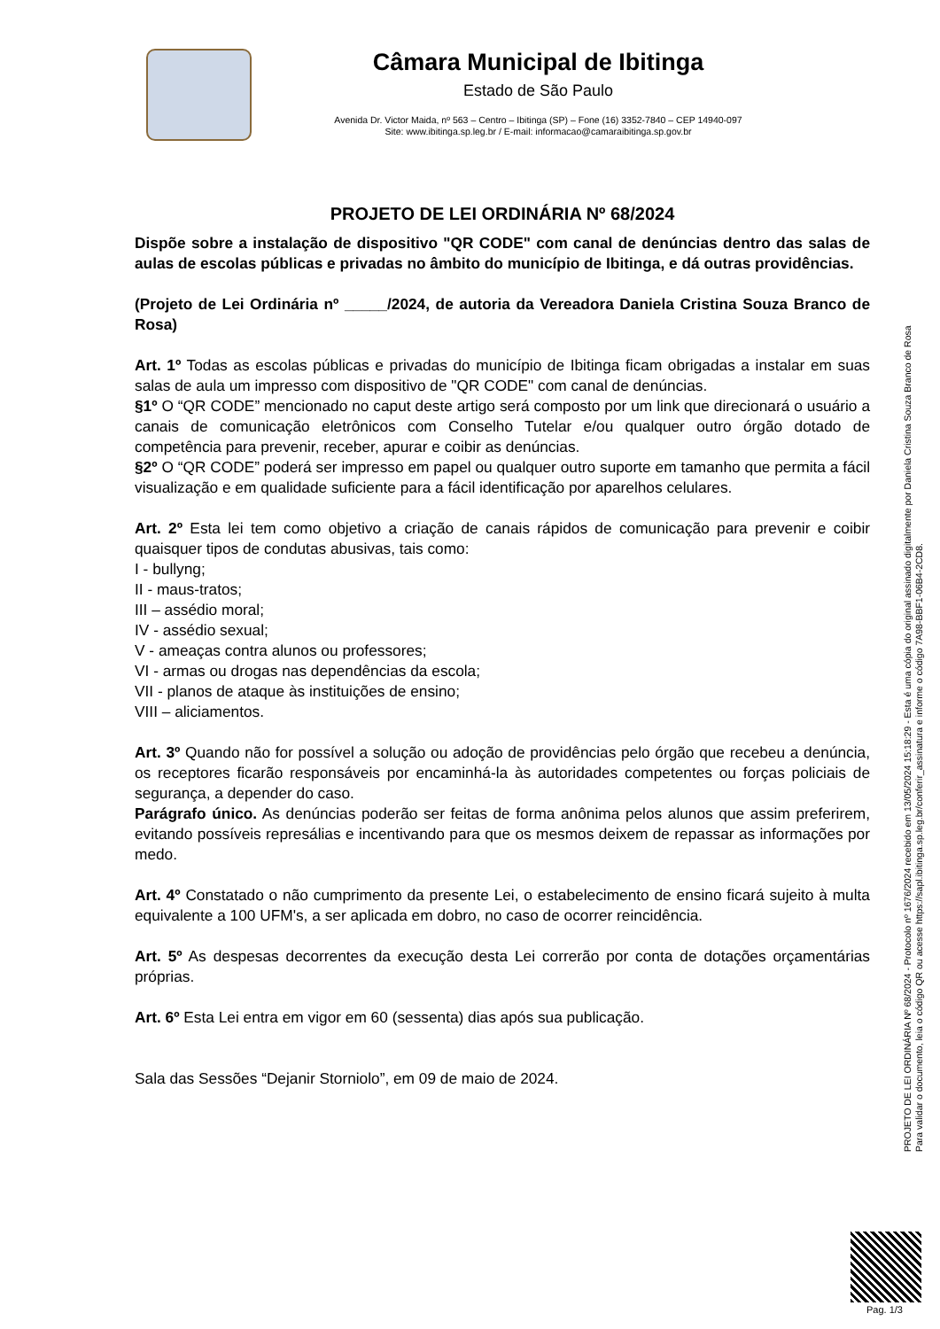Câmara Municipal de Ibitinga
Estado de São Paulo
Avenida Dr. Victor Maida, nº 563 – Centro – Ibitinga (SP) – Fone (16) 3352-7840 – CEP 14940-097
Site: www.ibitinga.sp.leg.br / E-mail: informacao@camaraibitinga.sp.gov.br
PROJETO DE LEI ORDINÁRIA Nº 68/2024
Dispõe sobre a instalação de dispositivo "QR CODE" com canal de denúncias dentro das salas de aulas de escolas públicas e privadas no âmbito do município de Ibitinga, e dá outras providências.
(Projeto de Lei Ordinária nº _____/2024, de autoria da Vereadora Daniela Cristina Souza Branco de Rosa)
Art. 1º Todas as escolas públicas e privadas do município de Ibitinga ficam obrigadas a instalar em suas salas de aula um impresso com dispositivo de "QR CODE" com canal de denúncias.
§1º O “QR CODE” mencionado no caput deste artigo será composto por um link que direcionará o usuário a canais de comunicação eletrônicos com Conselho Tutelar e/ou qualquer outro órgão dotado de competência para prevenir, receber, apurar e coibir as denúncias.
§2º O “QR CODE” poderá ser impresso em papel ou qualquer outro suporte em tamanho que permita a fácil visualização e em qualidade suficiente para a fácil identificação por aparelhos celulares.
Art. 2º Esta lei tem como objetivo a criação de canais rápidos de comunicação para prevenir e coibir quaisquer tipos de condutas abusivas, tais como:
I - bullyng;
II - maus-tratos;
III – assédio moral;
IV - assédio sexual;
V - ameaças contra alunos ou professores;
VI - armas ou drogas nas dependências da escola;
VII - planos de ataque às instituições de ensino;
VIII – aliciamentos.
Art. 3º Quando não for possível a solução ou adoção de providências pelo órgão que recebeu a denúncia, os receptores ficarão responsáveis por encaminhá-la às autoridades competentes ou forças policiais de segurança, a depender do caso.
Parágrafo único. As denúncias poderão ser feitas de forma anônima pelos alunos que assim preferirem, evitando possíveis represálias e incentivando para que os mesmos deixem de repassar as informações por medo.
Art. 4º Constatado o não cumprimento da presente Lei, o estabelecimento de ensino ficará sujeito à multa equivalente a 100 UFM's, a ser aplicada em dobro, no caso de ocorrer reincidência.
Art. 5º As despesas decorrentes da execução desta Lei correrão por conta de dotações orçamentárias próprias.
Art. 6º Esta Lei entra em vigor em 60 (sessenta) dias após sua publicação.
Sala das Sessões “Dejanir Storniolo”, em 09 de maio de 2024.
PROJETO DE LEI ORDINÁRIA Nº 68/2024 - Protocolo nº 1676/2024 recebido em 13/05/2024 15:18:29 - Esta é uma cópia do original assinado digitalmente por Daniela Cristina Souza Branco de Rosa
Para validar o documento, leia o código QR ou acesse https://sapl.ibitinga.sp.leg.br/conferir_assinatura e informe o código 7A98-BBF1-06B4-2CD8.
Pag. 1/3